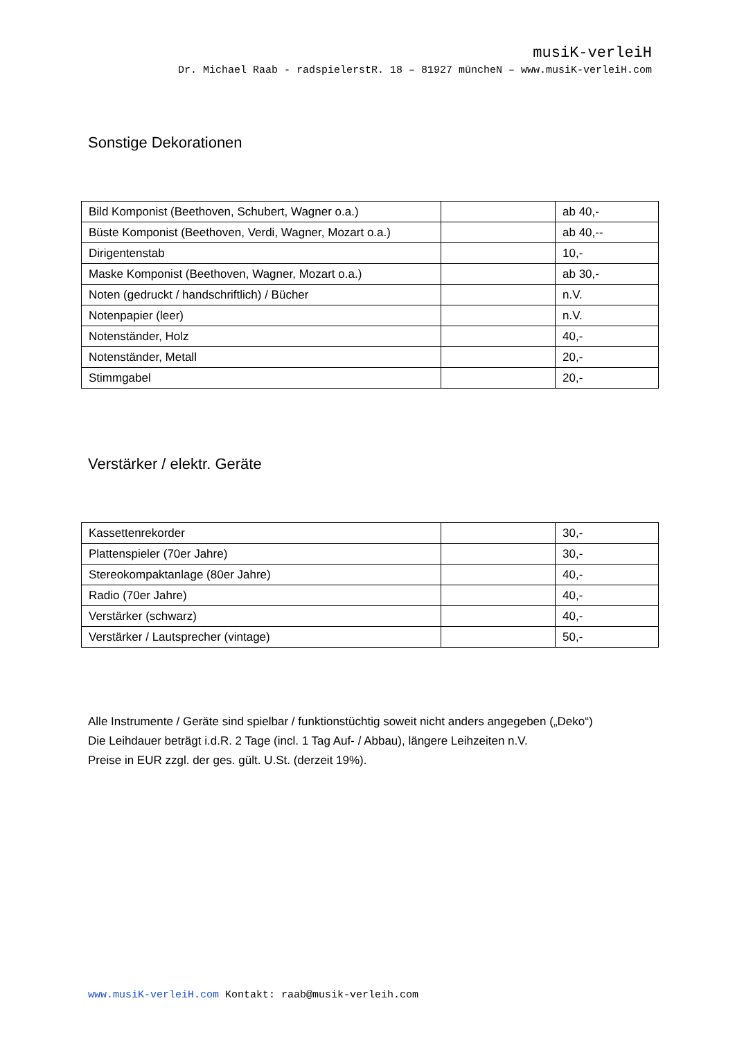musiK-verleiH
Dr. Michael Raab - radspielerstR. 18 – 81927 müncheN – www.musiK-verleiH.com
Sonstige Dekorationen
| Bild Komponist (Beethoven, Schubert, Wagner o.a.) | | ab 40,- |
| Büste Komponist (Beethoven, Verdi, Wagner, Mozart o.a.) | | ab 40,-- |
| Dirigentenstab | | 10,- |
| Maske Komponist (Beethoven, Wagner, Mozart o.a.) | | ab 30,- |
| Noten (gedruckt / handschriftlich) / Bücher | | n.V. |
| Notenpapier (leer) | | n.V. |
| Notenständer, Holz | | 40,- |
| Notenständer, Metall | | 20,- |
| Stimmgabel | | 20,- |
Verstärker / elektr. Geräte
| Kassettenrekorder | | 30,- |
| Plattenspieler (70er Jahre) | | 30,- |
| Stereokompaktanlage (80er Jahre) | | 40,- |
| Radio (70er Jahre) | | 40,- |
| Verstärker (schwarz) | | 40,- |
| Verstärker / Lautsprecher (vintage) | | 50,- |
Alle Instrumente / Geräte sind spielbar / funktionstüchtig soweit nicht anders angegeben („Deko“)
Die Leihdauer beträgt i.d.R. 2 Tage (incl. 1 Tag Auf- / Abbau), längere Leihzeiten n.V.
Preise in EUR zzgl. der ges. gült. U.St. (derzeit 19%).
www.musiK-verleiH.com Kontakt: raab@musik-verleih.com